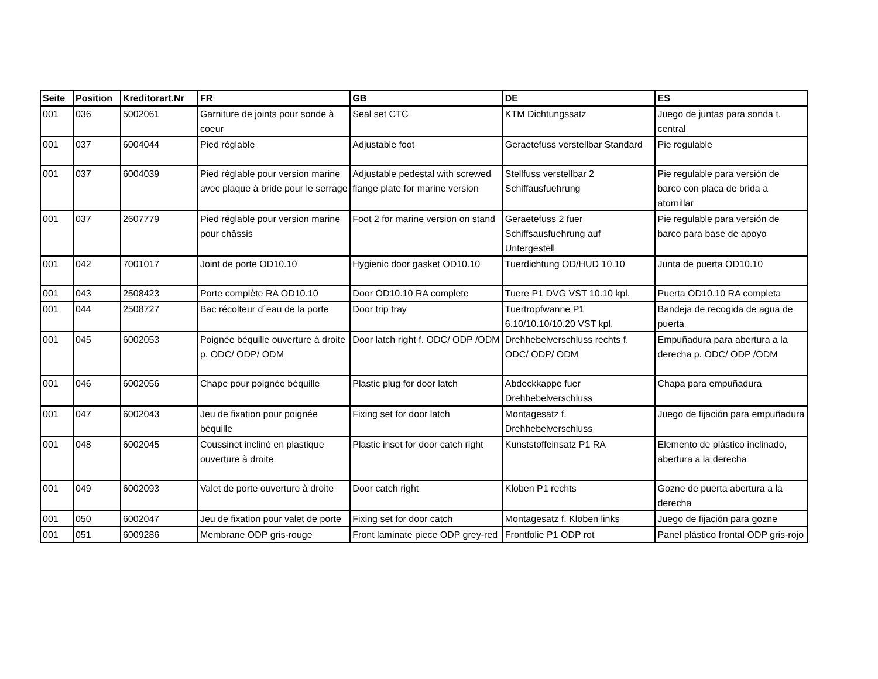| Seite | Position | Kreditorart.Nr | FR | GB | DE | ES |
| --- | --- | --- | --- | --- | --- | --- |
| 001 | 036 | 5002061 | Garniture de joints pour sonde à coeur | Seal set CTC | KTM Dichtungssatz | Juego de juntas para sonda t. central |
| 001 | 037 | 6004044 | Pied réglable | Adjustable foot | Geraetefuss verstellbar Standard | Pie regulable |
| 001 | 037 | 6004039 | Pied réglable pour version marine avec plaque à bride pour le serrage | Adjustable pedestal with screwed flange plate for marine version | Stellfuss verstellbar 2 Schiffausfuehrung | Pie regulable para versión de barco con placa de brida a atornillar |
| 001 | 037 | 2607779 | Pied réglable pour version marine pour châssis | Foot 2 for marine version on stand | Geraetefuss 2 fuer Schiffsausfuehrung auf Untergestell | Pie regulable para versión de barco para base de apoyo |
| 001 | 042 | 7001017 | Joint de porte OD10.10 | Hygienic door gasket OD10.10 | Tuerdichtung OD/HUD 10.10 | Junta de puerta OD10.10 |
| 001 | 043 | 2508423 | Porte complète RA OD10.10 | Door OD10.10 RA complete | Tuere P1 DVG VST 10.10 kpl. | Puerta OD10.10 RA completa |
| 001 | 044 | 2508727 | Bac récolteur d´eau de la porte | Door trip tray | Tuertropfwanne P1 6.10/10.10/10.20 VST kpl. | Bandeja de recogida de agua de puerta |
| 001 | 045 | 6002053 | Poignée béquille ouverture à droite p. ODC/ ODP/ ODM | Door latch right f. ODC/ ODP /ODM | Drehhebelverschluss rechts f. ODC/ ODP/ ODM | Empuñadura para abertura a la derecha p. ODC/ ODP /ODM |
| 001 | 046 | 6002056 | Chape pour poignée béquille | Plastic plug for door latch | Abdeckkappe fuer Drehhebelverschluss | Chapa para empuñadura |
| 001 | 047 | 6002043 | Jeu de fixation pour poignée béquille | Fixing set for door latch | Montagesatz f. Drehhebelverschluss | Juego de fijación para empuñadura |
| 001 | 048 | 6002045 | Coussinet incliné en plastique ouverture à droite | Plastic inset for door catch right | Kunststoffeinsatz P1 RA | Elemento de plástico inclinado, abertura a la derecha |
| 001 | 049 | 6002093 | Valet de porte ouverture à droite | Door catch right | Kloben P1 rechts | Gozne de puerta abertura a la derecha |
| 001 | 050 | 6002047 | Jeu de fixation pour valet de porte | Fixing set for door catch | Montagesatz f. Kloben links | Juego de fijación para gozne |
| 001 | 051 | 6009286 | Membrane ODP gris-rouge | Front laminate piece ODP grey-red | Frontfolie P1 ODP rot | Panel plástico frontal ODP gris-rojo |